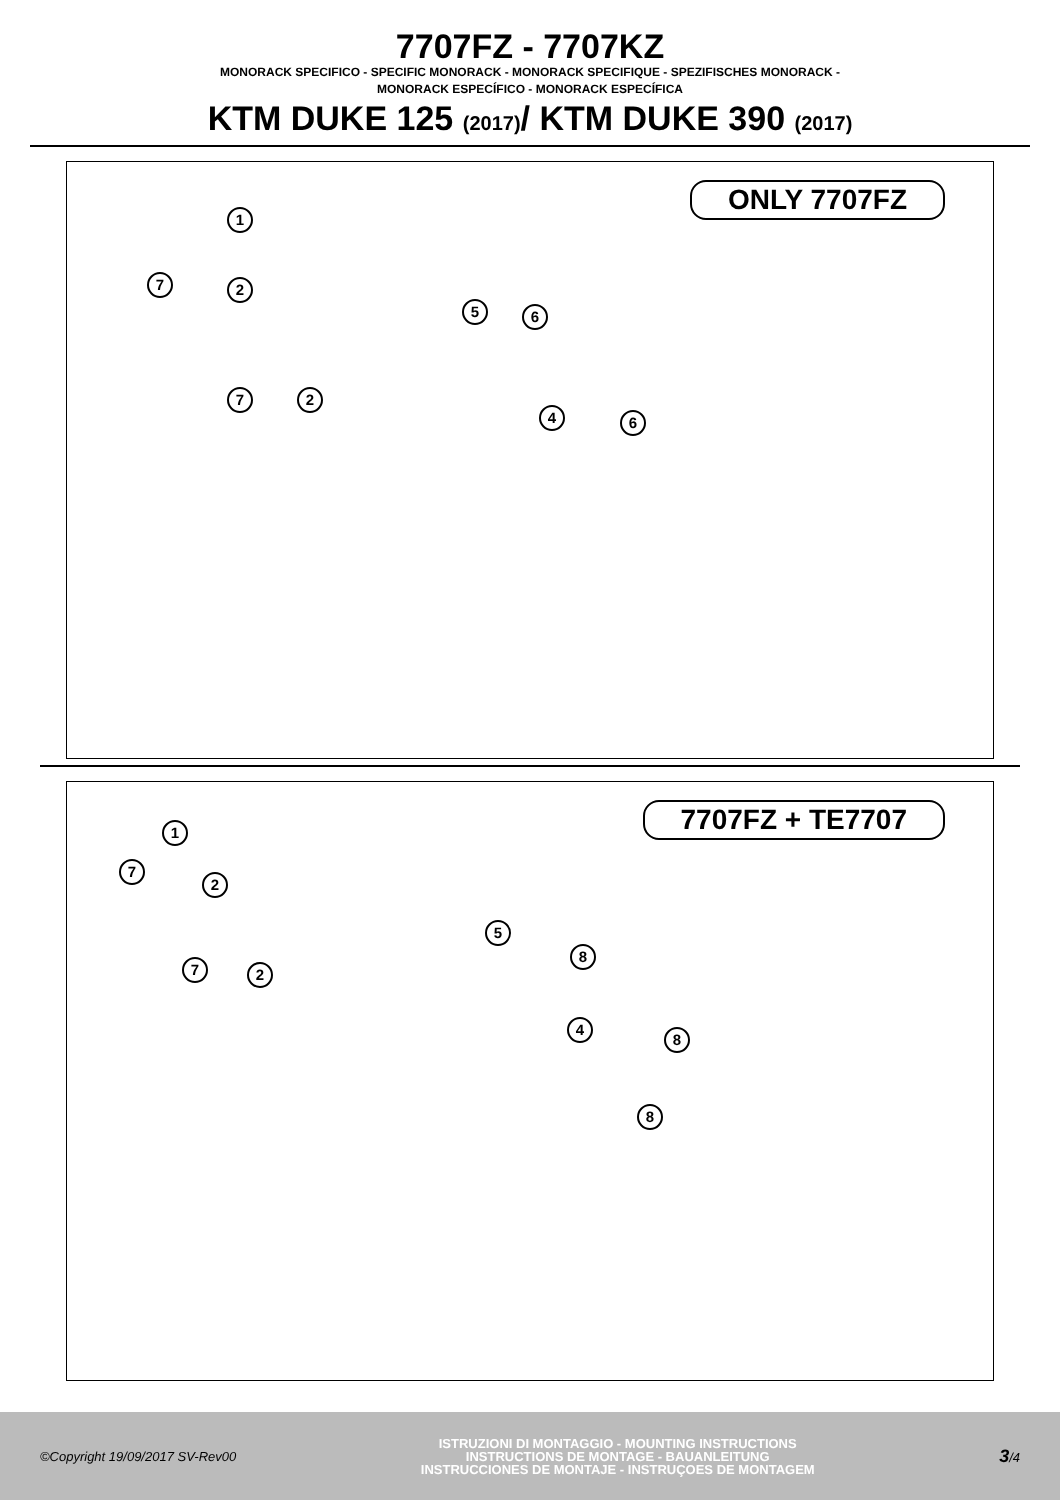7707FZ - 7707KZ
MONORACK SPECIFICO - SPECIFIC MONORACK - MONORACK SPECIFIQUE - SPEZIFISCHES MONORACK -
MONORACK ESPECÍFICO - MONORACK ESPECÍFICA
KTM DUKE 125 (2017)/ KTM DUKE 390 (2017)
ONLY 7707FZ
1
7 2
5 6
7 2
4 6
7707FZ + TE7707 1
7
2
5
8
7 2
4
8
8
©Copyright 19/09/2017 SV-Rev00
ISTRUZIONI DI MONTAGGIO - MOUNTING INSTRUCTIONS
INSTRUCTIONS DE MONTAGE - BAUANLEITUNG
INSTRUCCIONES DE MONTAJE - INSTRUÇOES DE MONTAGEM
3/4